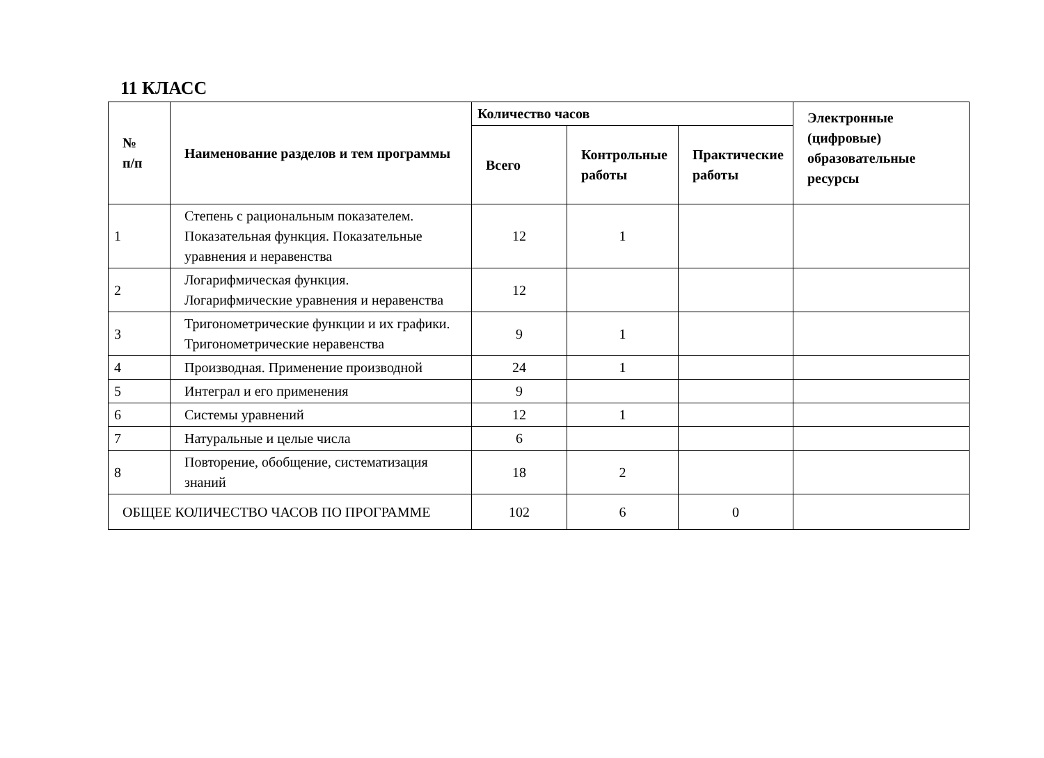11 КЛАСС
| № п/п | Наименование разделов и тем программы | Количество часов | | | Электронные (цифровые) образовательные ресурсы |
| --- | --- | --- | --- | --- | --- |
| | | Всего | Контрольные работы | Практические работы | |
| 1 | Степень с рациональным показателем. Показательная функция. Показательные уравнения и неравенства | 12 | 1 | | |
| 2 | Логарифмическая функция. Логарифмические уравнения и неравенства | 12 | | | |
| 3 | Тригонометрические функции и их графики. Тригонометрические неравенства | 9 | 1 | | |
| 4 | Производная. Применение производной | 24 | 1 | | |
| 5 | Интеграл и его применения | 9 | | | |
| 6 | Системы уравнений | 12 | 1 | | |
| 7 | Натуральные и целые числа | 6 | | | |
| 8 | Повторение, обобщение, систематизация знаний | 18 | 2 | | |
| ОБЩЕЕ КОЛИЧЕСТВО ЧАСОВ ПО ПРОГРАММЕ | | 102 | 6 | 0 | |